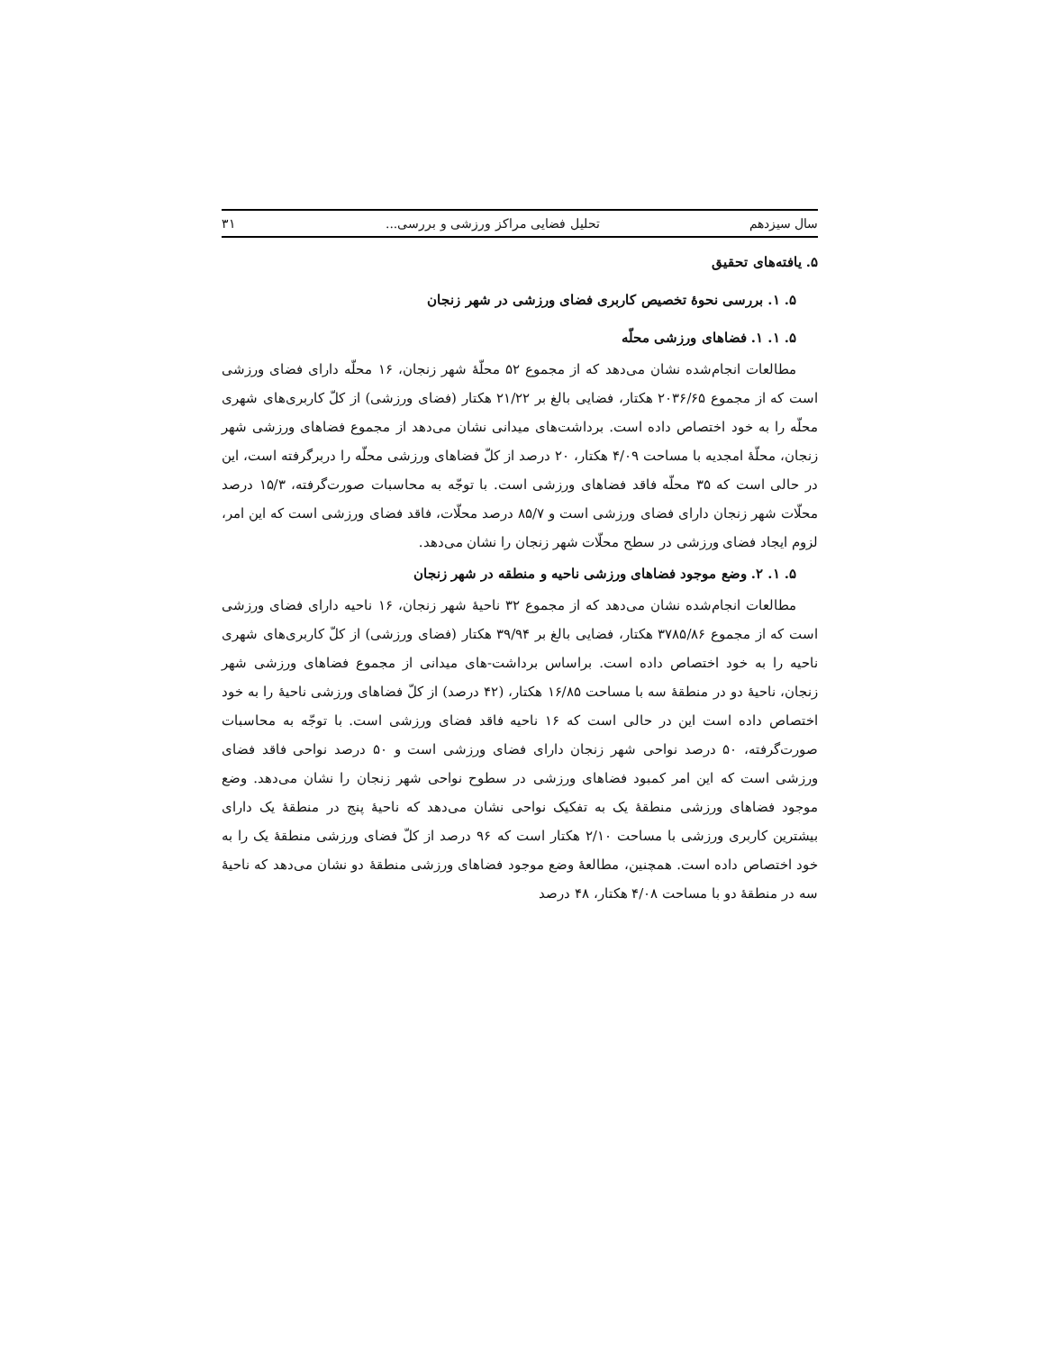سال سیزدهم تحلیل فضایی مراکز ورزشی و بررسی... ۳۱
۵. یافته‌های تحقیق
۵. ۱. بررسی نحوهٔ تخصیص کاربری فضای ورزشی در شهر زنجان
۵. ۱. ۱. فضاهای ورزشی محلّه
مطالعات انجام‌شده نشان می‌دهد که از مجموع ۵۲ محلّهٔ شهر زنجان، ۱۶ محلّه دارای فضای ورزشی است که از مجموع ۲۰۳۶/۶۵ هکتار، فضایی بالغ بر ۲۱/۲۲ هکتار (فضای ورزشی) از کلّ کاربری‌های شهری محلّه را به خود اختصاص داده است. برداشت‌های میدانی نشان می‌دهد از مجموع فضاهای ورزشی شهر زنجان، محلّهٔ امجدیه با مساحت ۴/۰۹ هکتار، ۲۰ درصد از کلّ فضاهای ورزشی محلّه را دربرگرفته است، این در حالی است که ۳۵ محلّه فاقد فضاهای ورزشی است. با توجّه به محاسبات صورت‌گرفته، ۱۵/۳ درصد محلّات شهر زنجان دارای فضای ورزشی است و ۸۵/۷ درصد محلّات، فاقد فضای ورزشی است که این امر، لزوم ایجاد فضای ورزشی در سطح محلّات شهر زنجان را نشان می‌دهد.
۵. ۱. ۲. وضع موجود فضاهای ورزشی ناحیه و منطقه در شهر زنجان
مطالعات انجام‌شده نشان می‌دهد که از مجموع ۳۲ ناحیهٔ شهر زنجان، ۱۶ ناحیه دارای فضای ورزشی است که از مجموع ۳۷۸۵/۸۶ هکتار، فضایی بالغ بر ۳۹/۹۴ هکتار (فضای ورزشی) از کلّ کاربری‌های شهری ناحیه را به خود اختصاص داده است. براساس برداشت-های میدانی از مجموع فضاهای ورزشی شهر زنجان، ناحیهٔ دو در منطقهٔ سه با مساحت ۱۶/۸۵ هکتار، (۴۲ درصد) از کلّ فضاهای ورزشی ناحیهٔ را به خود اختصاص داده است این در حالی است که ۱۶ ناحیه فاقد فضای ورزشی است. با توجّه به محاسبات صورت‌گرفته، ۵۰ درصد نواحی شهر زنجان دارای فضای ورزشی است و ۵۰ درصد نواحی فاقد فضای ورزشی است که این امر کمبود فضاهای ورزشی در سطوح نواحی شهر زنجان را نشان می‌دهد. وضع موجود فضاهای ورزشی منطقهٔ یک به تفکیک نواحی نشان می‌دهد که ناحیهٔ پنج در منطقهٔ یک دارای بیشترین کاربری ورزشی با مساحت ۲/۱۰ هکتار است که ۹۶ درصد از کلّ فضای ورزشی منطقهٔ یک را به خود اختصاص داده است. همچنین، مطالعهٔ وضع موجود فضاهای ورزشی منطقهٔ دو نشان می‌دهد که ناحیهٔ سه در منطقهٔ دو با مساحت ۴/۰۸ هکتار، ۴۸ درصد